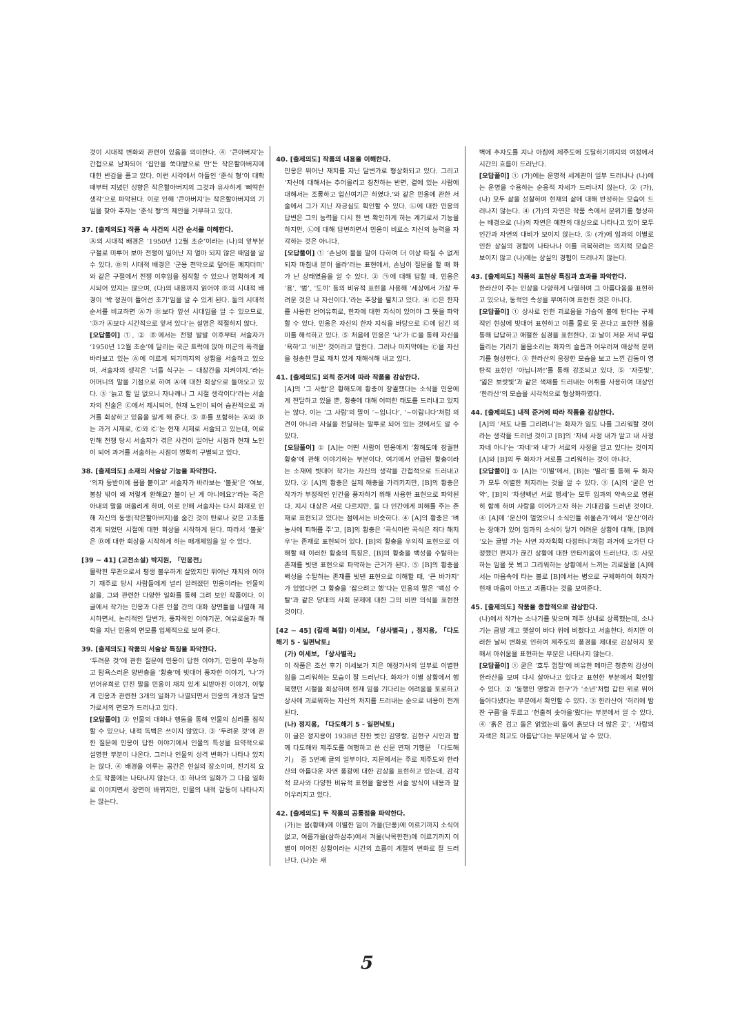것이 시대적 변화와 관련이 있음을 의미한다. ④ ‘큰아버지’는 간첩으로 남파되어 ‘집안을 쑥대밭으로 만’든 작은할아버지에 대한 반감을 품고 있다. 이런 시각에서 아들인 ‘준식 형’이 대학 때부터 지녔던 성향은 작은할아버지의 그것과 유사하게 ‘삐딱한 생각’으로 파악된다. 이로 인해 ‘큰아버지’는 작은할아버지의 기일을 찾아 주자는 ‘준식 형’의 제안을 거부하고 있다.
37. [출제의도] 작품 속 사건의 시간 순서를 이해한다.
Ⓐ의 시대적 배경은 ‘1950년 12월 초순’이라는 (나)의 앞부분 구절로 미루어 보아 전쟁이 일어난 지 얼마 되지 않은 때임을 알 수 있다. Ⓓ의 시대적 배경은 ‘군용 천막으로 덮어둔 폐지더미’와 같은 구절에서 전쟁 이후임을 짐작할 수 있으나 명확하게 제시되어 있지는 않으며, (다)의 내용까지 읽어야 Ⓓ의 시대적 배경이 ‘박 정권이 들어선 초기’임을 알 수 있게 된다. 둘의 시대적 순서를 비교하면 Ⓐ가 Ⓓ보다 앞선 시대임을 알 수 있으므로, ‘Ⓓ가 Ⓐ보다 시간적으로 앞서 있다’는 설명은 적절하지 않다.
[오답풀이] ①, ② Ⓑ에서는 전쟁 발발 이후부터 서술자가 ‘1950년 12월 초순’에 달리는 국군 트럭에 앉아 미군의 폭격을 바라보고 있는 Ⓐ에 이르게 되기까지의 상황을 서술하고 있으며, 서술자의 생각은 ‘너들 식구는 ~ 대장간을 지켜야지.’라는 어머니의 말을 기점으로 하여 Ⓐ에 대한 회상으로 돌아오고 있다. ③ ‘늙고 할 일 없으니 자나깨나 그 시절 생각이다’라는 서술자의 진술은 Ⓒ에서 제시되어, 현재 노인이 되어 습관적으로 과거를 회상하고 있음을 알게 해 준다. ⑤ Ⓑ를 포함하는 Ⓐ와 Ⓓ는 과거 시제로, Ⓒ와 Ⓒ′는 현재 시제로 서술되고 있는데, 이로 인해 전쟁 당시 서술자가 겪은 사건이 일어난 시점과 현재 노인이 되어 과거를 서술하는 시점이 명확히 구별되고 있다.
38. [출제의도] 소재의 서술상 기능을 파악한다.
‘의자 등받이에 몸을 붙이고’ 서술자가 바라보는 ‘불꽃’은 ‘여보, 봉창 밖이 왜 저렇게 환해요? 불이 난 게 아니에요?’라는 죽은 아내의 말을 떠올리게 하며, 이로 인해 서술자는 다시 화재로 인해 자신의 동생(작은할아버지)을 숨긴 것이 탄로나 갖은 고초를 겪게 되었던 시절에 대한 회상을 시작하게 된다. 따라서 ‘불꽃’은 Ⓓ에 대한 회상을 시작하게 하는 매개체임을 알 수 있다.
[39 ~ 41] (고전소설) 박지원, 「민옹전」
몰락한 무관으로서 평생 불우하게 살았지만 뛰어난 재치와 이야기 재주로 당시 사람들에게 널리 알려졌던 민옹이라는 인물의 삶을, 그와 관련한 다양한 일화를 통해 그려 보인 작품이다. 이 글에서 작가는 민옹과 다른 인물 간의 대화 장면들을 나열해 제시하면서, 논리적인 달변가, 풍자적인 이야기꾼, 여유로움과 해학을 지닌 민옹의 면모를 입체적으로 보여 준다.
39. [출제의도] 작품의 서술상 특징을 파악한다.
‘두려운 것’에 관한 질문에 민옹이 답한 이야기, 민옹이 무능하고 탐욕스러운 양반층을 ‘황충’에 빗대어 풍자한 이야기, ‘나’가 언어유희로 던진 말을 민옹이 재치 있게 되받아친 이야기, 이렇게 민옹과 관련한 3개의 일화가 나열되면서 민옹의 개성과 달변가로서의 면모가 드러나고 있다.
[오답풀이] ② 인물의 대화나 행동을 통해 인물의 심리를 짐작할 수 있으나, 내적 독백은 쓰이지 않았다. ③ ‘두려운 것’에 관한 질문에 민옹이 답한 이야기에서 인물의 특성을 요약적으로 설명한 부분이 나온다. 그러나 인물의 성격 변화가 나타나 있지는 않다. ④ 배경을 이루는 공간은 현실의 장소이며, 전기적 요소도 작품에는 나타나지 않는다. ⑤ 하나의 일화가 그 다음 일화로 이어지면서 장면이 바뀌지만, 인물의 내적 갈등이 나타나지는 않는다.
40. [출제의도] 작품의 내용을 이해한다.
민옹은 뛰어난 재치를 지닌 달변가로 형상화되고 있다. 그리고 ‘자신에 대해서는 추어올리고 칭찬하는 반면, 곁에 있는 사람에 대해서는 조롱하고 업신여기곤 하였다.’와 같은 민옹에 관한 서술에서 그가 지닌 자긍심도 확인할 수 있다. ㉡에 대한 민옹의 답변은 그의 능력을 다시 한 번 확인하게 하는 계기로서 기능을 하지만, ㉡에 대해 답변하면서 민옹이 비로소 자신의 능력을 자각하는 것은 아니다.
[오답풀이] ① ‘손님이 물을 말이 다하여 더 이상 따질 수 없게 되자 마침내 분이 올라’라는 표현에서, 손님이 질문을 할 때 화가 난 상태였음을 알 수 있다. ② ㉠에 대해 답할 때, 민옹은 ‘용’, ‘범’, ‘도끼’ 등의 비유적 표현을 사용해 ‘세상에서 가장 두려운 것은 나 자신이다.’라는 주장을 펼치고 있다. ④ ㉢은 한자를 사용한 언어유희로, 한자에 대한 지식이 있어야 그 뜻을 파악할 수 있다. 민옹은 자신의 한자 지식을 바탕으로 ㉢에 담긴 의미를 해석하고 있다. ⑤ 처음에 민옹은 ‘나’가 ㉢을 통해 자신을 ‘욕하’고 ‘비꼰’ 것이라고 말한다. 그러나 마지막에는 ㉢을 자신을 칭송한 말로 재치 있게 재해석해 내고 있다.
41. [출제의도] 외적 준거에 따라 작품을 감상한다.
[A]의 ‘그 사람’은 황해도에 황충이 창궐했다는 소식을 민옹에게 전달하고 있을 뿐, 황충에 대해 어떠한 태도를 드러내고 있지는 않다. 이는 ‘그 사람’의 말이 ‘~입니다’, ‘~이랍니다’처럼 의견이 아니라 사실을 전달하는 말투로 되어 있는 것에서도 알 수 있다.
[오답풀이] ① [A]는 어떤 사람이 민옹에게 ‘황해도에 창궐한 황충’에 관해 이야기하는 부분이다. 여기에서 언급된 황충이라는 소재에 빗대어 작가는 자신의 생각을 간접적으로 드러내고 있다. ② [A]의 황충은 실제 해충을 가리키지만, [B]의 황충은 작가가 부정적인 인간을 풍자하기 위해 사용한 표현으로 파악된다. 지시 대상은 서로 다르지만, 둘 다 인간에게 피해를 주는 존재로 표현되고 있다는 점에서는 비슷하다. ④ [A]의 황충은 ‘벼농사에 피해를 주’고, [B]의 황충은 ‘곡식이란 곡식은 죄다 해치우’는 존재로 표현되어 있다. [B]의 황충을 우의적 표현으로 이해할 때 이러한 황충의 특징은, [B]의 황충을 백성을 수탈하는 존재를 빗댄 표현으로 파악하는 근거가 된다. ⑤ [B]의 황충을 백성을 수탈하는 존재를 빗댄 표현으로 이해할 때, ‘큰 바가지’가 있었다면 그 황충을 ‘잡으려고 했’다는 민옹의 말은 ‘백성 수탈’과 같은 당대의 사회 문제에 대한 그의 비판 의식을 표현한 것이다.
[42 ~ 45] (갈래 복합) 이세보, 「상사별곡」, 정지용, 「다도해기 5 - 일편낙토」
(가) 이세보, 「상사별곡」
이 작품은 조선 후기 이세보가 지은 애정가사의 일부로 이별한 임을 그리워하는 모습이 잘 드러난다. 화자가 이별 상황에서 행복했던 시절을 회상하며 현재 임을 기다리는 어려움을 토로하고 상사에 괴로워하는 자신의 처지를 드러내는 순으로 내용이 전개된다.
(나) 정지용, 「다도해기 5 - 일편낙토」
이 글은 정지용이 1938년 친한 벗인 김영랑, 김현구 시인과 함께 다도해와 제주도를 여행하고 쓴 신문 연재 기행문 「다도해기」 중 5번째 글의 일부이다. 지문에서는 주로 제주도와 한라산의 아름다운 자연 풍광에 대한 감상을 표현하고 있는데, 감각적 묘사와 다양한 비유적 표현을 활용한 서술 방식이 내용과 잘 어우러지고 있다.
42. [출제의도] 두 작품의 공통점을 파악한다.
(가)는 봄(황매)에 이별한 임이 가을(단풍)에 이르기까지 소식이 없고, 여름가을(삼하삼추)에서 겨울(낙목한천)에 이르기까지 이별이 이어진 상황이라는 시간의 흐름이 계절의 변화로 잘 드러난다. (나)는 새
벽에 추자도를 지나 아침에 제주도에 도달하기까지의 여정에서 시간의 흐름이 드러난다.
[오답풀이] ① (가)에는 운명적 세계관이 일부 드러나나 (나)에는 운명을 수용하는 순응적 자세가 드러나지 않는다. ② (가), (나) 모두 삶을 성찰하며 현재의 삶에 대해 반성하는 모습이 드러나지 않는다. ④ (가)의 자연은 작품 속에서 분위기를 형성하는 배경으로 (나)의 자연은 예찬의 대상으로 나타나고 있어 모두 인간과 자연의 대비가 보이지 않는다. ⑤ (가)에 임과의 이별로 인한 상실의 경험이 나타나나 이를 극복하려는 의지적 모습은 보이지 않고 (나)에는 상실의 경험이 드러나지 않는다.
43. [출제의도] 작품의 표현상 특징과 효과를 파악한다.
한라산이 주는 인상을 다양하게 나열하며 그 아름다움을 표현하고 있으나, 동적인 속성을 부여하여 표현한 것은 아니다.
[오답풀이] ① 상사로 인한 괴로움을 가슴이 불에 탄다는 구체적인 현상에 빗대어 표현하고 이를 물로 못 끈다고 표현한 점을 통해 답답하고 애절한 심경을 표현한다. ② 날이 저문 저녁 무렵 들리는 기러기 울음소리는 화자의 슬픔과 어우러져 애상적 분위기를 형성한다. ③ 한라산의 웅장한 모습을 보고 느낀 감동이 영탄적 표현인 ‘아닙니까!’를 통해 강조되고 있다. ⑤ ‘자줏빛’, ‘엷은 보랏빛’과 같은 색채를 드러내는 어휘를 사용하여 대상인 ‘한라산’의 모습을 시각적으로 형상화하였다.
44. [출제의도] 내적 준거에 따라 작품을 감상한다.
[A]의 ‘저도 나를 그리려니’는 화자가 임도 나를 그리워할 것이라는 생각을 드러낸 것이고 [B]의 ‘자네 사정 내가 알고 내 사정 자네 아니’는 ‘자네’와 내‘가 서로의 사정을 알고 있다는 것이지 [A]와 [B]의 두 화자가 서로를 그리워하는 것이 아니다.
[오답풀이] ① [A]는 ‘이별’에서, [B]는 ‘별리’를 통해 두 화자가 모두 이별한 처지라는 것을 알 수 있다. ③ [A]의 ‘굳은 언약’, [B]의 ‘차생백년 서로 맹세’는 모두 임과의 약속으로 영원히 함께 하며 사랑을 이어가고자 하는 기대감을 드러낸 것이다. ④ [A]에 ‘운산이 멀었으니 소식인들 쉬울손가’에서 ‘운산’이라는 장애가 있어 임과의 소식이 닿기 어려운 상황에 대해, [B]에 ‘오는 글발 가는 사연 자자획획 다정터니’처럼 과거에 오가던 다정했던 편지가 끊긴 상황에 대한 안타까움이 드러난다. ⑤ 사모하는 임을 못 뵈고 그리워하는 상황에서 느끼는 괴로움을 [A]에서는 마음속에 타는 불로 [B]에서는 병으로 구체화하여 화자가 현재 마음이 아프고 괴롭다는 것을 보여준다.
45. [출제의도] 작품을 종합적으로 감상한다.
(나)에서 작가는 소나기를 맞으며 제주 성내로 상륙했는데, 소나기는 금방 개고 햇살이 바다 위에 비쳤다고 서술한다. 하지만 이러한 날씨 변화로 인하여 제주도의 풍경을 제대로 감상하지 못해서 아쉬움을 표현하는 부분은 나타나지 않는다.
[오답풀이] ① 굳은 ‘호두 껍질’에 비유한 메마른 청춘의 감성이 한라산을 보며 다시 살아나고 있다고 표현한 부분에서 확인할 수 있다. ② ‘동행인 영랑과 현구’가 ‘소년’처럼 갑판 위로 뛰어 돌아다녔다는 부분에서 확인할 수 있다. ③ 한라산이 ‘허리에 밤 잔 구름’을 두르고 ‘헌출히 솟아올’랐다는 부분에서 알 수 있다. ④ ‘흙은 검고 돌은 얽었는데 돌이 흙보다 더 많은 곳’, ‘사람의 자색은 희고도 아름답’다는 부분에서 알 수 있다.
5